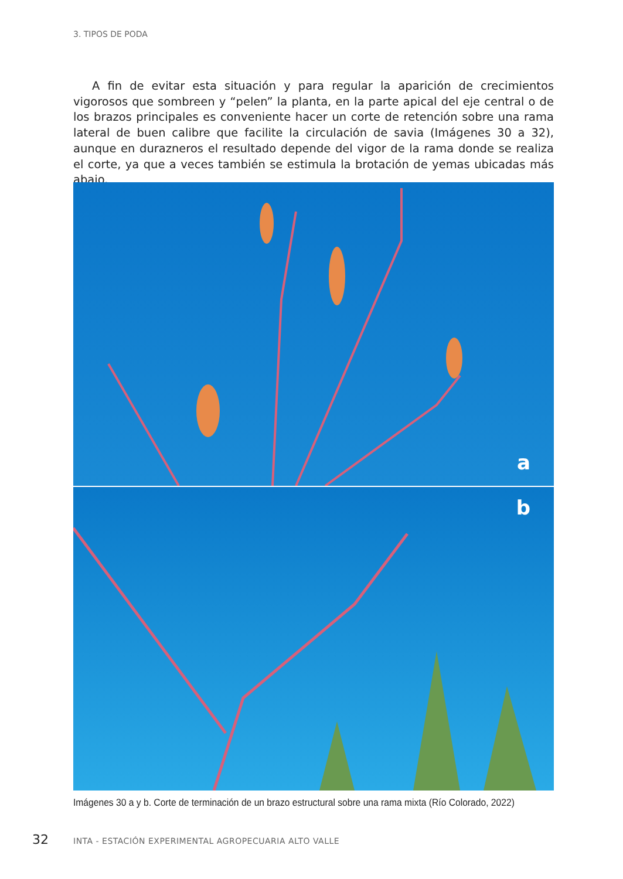3. TIPOS DE PODA
A fin de evitar esta situación y para regular la aparición de crecimientos vigorosos que sombreen y “pelen” la planta, en la parte apical del eje central o de los brazos principales es conveniente hacer un corte de retención sobre una rama lateral de buen calibre que facilite la circulación de savia (Imágenes 30 a 32), aunque en durazneros el resultado depende del vigor de la rama donde se realiza el corte, ya que a veces también se estimula la brotación de yemas ubicadas más abajo.
a
b
Imágenes 30 a y b. Corte de terminación de un brazo estructural sobre una rama mixta (Río Colorado, 2022)
32 INTA - ESTACIÓN EXPERIMENTAL AGROPECUARIA ALTO VALLE